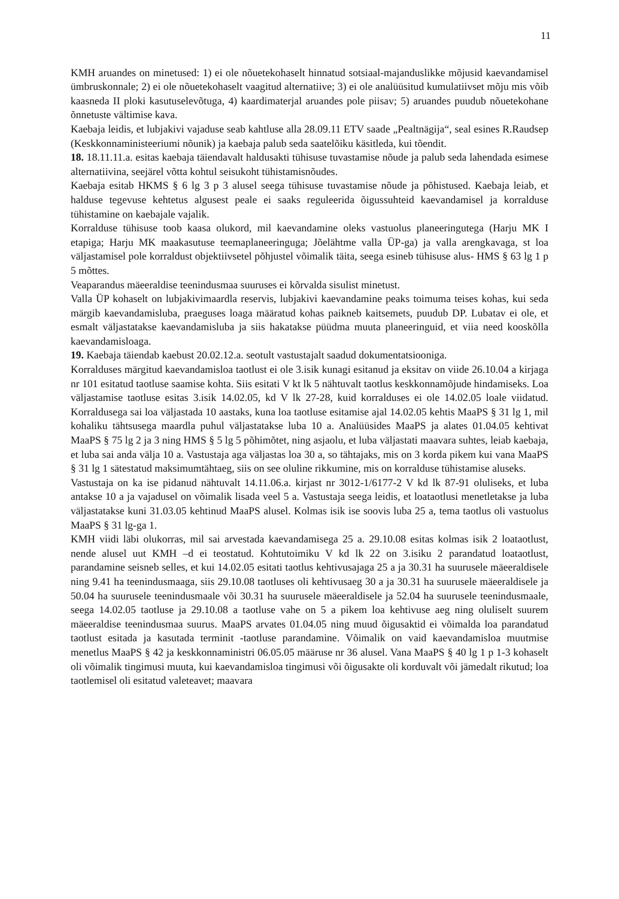11
KMH aruandes on minetused: 1) ei ole nõuetekohaselt hinnatud sotsiaal-majanduslikke mõjusid kaevandamisel ümbruskonnale; 2) ei ole nõuetekohaselt vaagitud alternatiive; 3) ei ole analüüsitud kumulatiivset mõju mis võib kaasneda II ploki kasutuselevõtuga, 4) kaardimaterjal aruandes pole piisav; 5) aruandes puudub nõuetekohane õnnetuste vältimise kava.
Kaebaja leidis, et lubjakivi vajaduse seab kahtluse alla 28.09.11 ETV saade „Pealtnägija“, seal esines R.Raudsep (Keskkonnaministeeriumi nõunik) ja kaebaja palub seda saatelõiku käsitleda, kui tõendit.
18. 18.11.11.a. esitas kaebaja täiendavalt haldusakti tühisuse tuvastamise nõude ja palub seda lahendada esimese alternatiivina, seejärel võtta kohtul seisukoht tühistamisnõudes.
Kaebaja esitab HKMS § 6 lg 3 p 3 alusel seega tühisuse tuvastamise nõude ja põhistused. Kaebaja leiab, et halduse tegevuse kehtetus algusest peale ei saaks reguleerida õigussuhteid kaevandamisel ja korralduse tühistamine on kaebajale vajalik.
Korralduse tühisuse toob kaasa olukord, mil kaevandamine oleks vastuolus planeeringutega (Harju MK I etapiga; Harju MK maakasutuse teemaplaneeringuga; Jõelähtme valla ÜP-ga) ja valla arengkavaga, st loa väljastamisel pole korraldust objektiivsetel põhjustel võimalik täita, seega esineb tühisuse alus- HMS § 63 lg 1 p 5 mõttes.
Veaparandus mäeeraldise teenindusmaa suuruses ei kõrvalda sisulist minetust.
Valla ÜP kohaselt on lubjakivimaardla reservis, lubjakivi kaevandamine peaks toimuma teises kohas, kui seda märgib kaevandamisluba, praeguses loaga määratud kohas paikneb kaitsemets, puudub DP. Lubatav ei ole, et esmalt väljastatakse kaevandamisluba ja siis hakatakse püüdma muuta planeeringuid, et viia need kooskõlla kaevandamisloaga.
19. Kaebaja täiendab kaebust 20.02.12.a. seotult vastustajalt saadud dokumentatsiooniga.
Korralduses märgitud kaevandamisloa taotlust ei ole 3.isik kunagi esitanud ja eksitav on viide 26.10.04 a kirjaga nr 101 esitatud taotluse saamise kohta. Siis esitati V kt lk 5 nähtuvalt taotlus keskkonnamõjude hindamiseks. Loa väljastamise taotluse esitas 3.isik 14.02.05, kd V lk 27-28, kuid korralduses ei ole 14.02.05 loale viidatud. Korraldusega sai loa väljastada 10 aastaks, kuna loa taotluse esitamise ajal 14.02.05 kehtis MaaPS § 31 lg 1, mil kohaliku tähtsusega maardla puhul väljastatakse luba 10 a. Analüüsides MaaPS ja alates 01.04.05 kehtivat MaaPS § 75 lg 2 ja 3 ning HMS § 5 lg 5 põhimõtet, ning asjaolu, et luba väljastati maavara suhtes, leiab kaebaja, et luba sai anda välja 10 a. Vastustaja aga väljastas loa 30 a, so tähtajaks, mis on 3 korda pikem kui vana MaaPS § 31 lg 1 sätestatud maksimumtähtaeg, siis on see oluline rikkumine, mis on korralduse tühistamise aluseks.
Vastustaja on ka ise pidanud nähtuvalt 14.11.06.a. kirjast nr 3012-1/6177-2 V kd lk 87-91 oluliseks, et luba antakse 10 a ja vajadusel on võimalik lisada veel 5 a. Vastustaja seega leidis, et loataotlusi menetletakse ja luba väljastatakse kuni 31.03.05 kehtinud MaaPS alusel. Kolmas isik ise soovis luba 25 a, tema taotlus oli vastuolus MaaPS § 31 lg-ga 1.
KMH viidi läbi olukorras, mil sai arvestada kaevandamisega 25 a. 29.10.08 esitas kolmas isik 2 loataotlust, nende alusel uut KMH –d ei teostatud. Kohtutoimiku V kd lk 22 on 3.isiku 2 parandatud loataotlust, parandamine seisneb selles, et kui 14.02.05 esitati taotlus kehtivusajaga 25 a ja 30.31 ha suurusele mäeeraldisele ning 9.41 ha teenindusmaaga, siis 29.10.08 taotluses oli kehtivusaeg 30 a ja 30.31 ha suurusele mäeeraldisele ja 50.04 ha suurusele teenindusmaale või 30.31 ha suurusele mäeeraldisele ja 52.04 ha suurusele teenindusmaale, seega 14.02.05 taotluse ja 29.10.08 a taotluse vahe on 5 a pikem loa kehtivuse aeg ning oluliselt suurem mäeeraldise teenindusmaa suurus. MaaPS arvates 01.04.05 ning muud õigusaktid ei võimalda loa parandatud taotlust esitada ja kasutada terminit -taotluse parandamine. Võimalik on vaid kaevandamisloa muutmise menetlus MaaPS § 42 ja keskkonnaministri 06.05.05 määruse nr 36 alusel. Vana MaaPS § 40 lg 1 p 1-3 kohaselt oli võimalik tingimusi muuta, kui kaevandamisloa tingimusi või õigusakte oli korduvalt või jämedalt rikutud; loa taotlemisel oli esitatud valeteavet; maavara